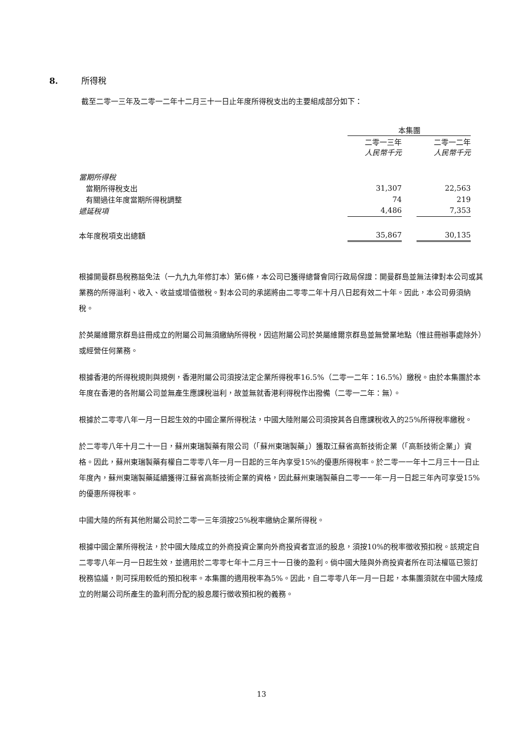8. 所得稅
截至二零一三年及二零一二年十二月三十一日止年度所得稅支出的主要組成部分如下：
| | 本集團 | | |
| | 二零一三年 人民幣千元 | | 二零一二年 人民幣千元 |
| 當期所得稅 | | | |
| 當期所得稅支出 | 31,307 | | 22,563 |
| 有關過往年度當期所得稅調整 | 74 | | 219 |
| 遞延稅項 | 4,486 | | 7,353 |
| 本年度稅項支出總額 | 35,867 | | 30,135 |
根據開曼群島稅務豁免法（一九九九年修訂本）第6條，本公司已獲得總督會同行政局保證：開曼群島並無法律對本公司或其業務的所得溢利、收入、收益或增值徵稅。對本公司的承諾將由二零零二年十月八日起有效二十年。因此，本公司毋須納稅。
於英屬維爾京群島註冊成立的附屬公司無須繳納所得稅，因這附屬公司於英屬維爾京群島並無營業地點（惟註冊辦事處除外）或經營任何業務。
根據香港的所得稅規則與規例，香港附屬公司須按法定企業所得稅率16.5%（二零一二年：16.5%）繳稅。由於本集團於本年度在香港的各附屬公司並無產生應課稅溢利，故並無就香港利得稅作出撥備（二零一二年：無）。
根據於二零零八年一月一日起生效的中國企業所得稅法，中國大陸附屬公司須按其各自應課稅收入的25%所得稅率繳稅。
於二零零八年十月二十一日，蘇州東瑞製藥有限公司（「蘇州東瑞製藥」）獲取江蘇省高新技術企業（「高新技術企業」）資格。因此，蘇州東瑞製藥有權自二零零八年一月一日起的三年內享受15%的優惠所得稅率。於二零一一年十二月三十一日止年度內，蘇州東瑞製藥延續獲得江蘇省高新技術企業的資格，因此蘇州東瑞製藥自二零一一年一月一日起三年內可享受15%的優惠所得稅率。
中國大陸的所有其他附屬公司於二零一三年須按25%稅率繳納企業所得稅。
根據中國企業所得稅法，於中國大陸成立的外商投資企業向外商投資者宣派的股息，須按10%的稅率徵收預扣稅。該規定自二零零八年一月一日起生效，並適用於二零零七年十二月三十一日後的盈利。倘中國大陸與外商投資者所在司法權區已簽訂稅務協議，則可採用較低的預扣稅率。本集團的適用稅率為5%。因此，自二零零八年一月一日起，本集團須就在中國大陸成立的附屬公司所產生的盈利而分配的股息履行徵收預扣稅的義務。
13